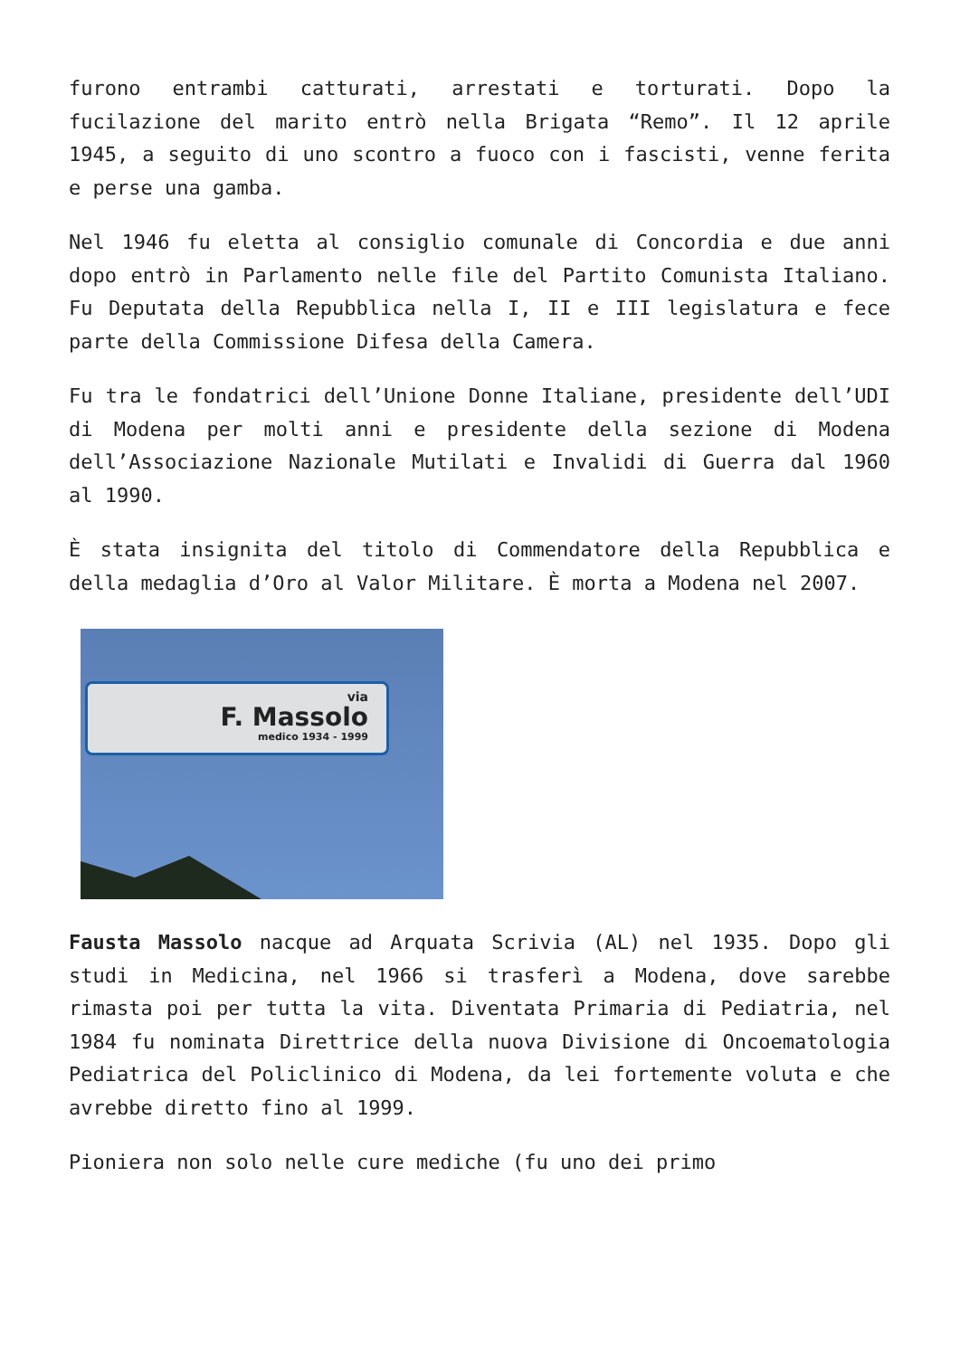furono entrambi catturati, arrestati e torturati. Dopo la fucilazione del marito entrò nella Brigata “Remo”. Il 12 aprile 1945, a seguito di uno scontro a fuoco con i fascisti, venne ferita e perse una gamba.
Nel 1946 fu eletta al consiglio comunale di Concordia e due anni dopo entrò in Parlamento nelle file del Partito Comunista Italiano. Fu Deputata della Repubblica nella I, II e III legislatura e fece parte della Commissione Difesa della Camera.
Fu tra le fondatrici dell’Unione Donne Italiane, presidente dell’UDI di Modena per molti anni e presidente della sezione di Modena dell’Associazione Nazionale Mutilati e Invalidi di Guerra dal 1960 al 1990.
È stata insignita del titolo di Commendatore della Repubblica e della medaglia d’Oro al Valor Militare. È morta a Modena nel 2007.
via
F. Massolo
medico 1934 - 1999
Fausta Massolo nacque ad Arquata Scrivia (AL) nel 1935. Dopo gli studi in Medicina, nel 1966 si trasferì a Modena, dove sarebbe rimasta poi per tutta la vita. Diventata Primaria di Pediatria, nel 1984 fu nominata Direttrice della nuova Divisione di Oncoematologia Pediatrica del Policlinico di Modena, da lei fortemente voluta e che avrebbe diretto fino al 1999.
Pioniera non solo nelle cure mediche (fu uno dei primo